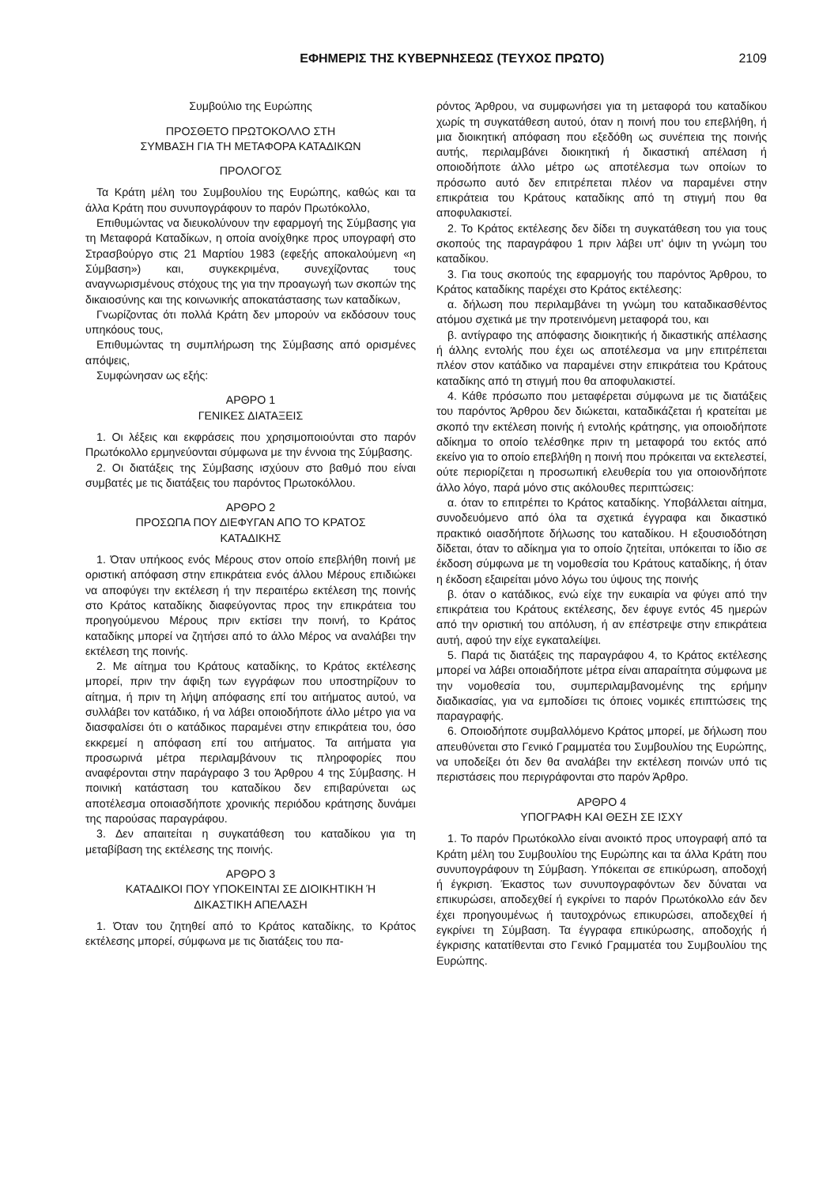ΕΦΗΜΕΡΙΣ ΤΗΣ ΚΥΒΕΡΝΗΣΕΩΣ (ΤΕΥΧΟΣ ΠΡΩΤΟ) 2109
Συμβούλιο της Ευρώπης
ΠΡΟΣΘΕΤΟ ΠΡΩΤΟΚΟΛΛΟ ΣΤΗ
ΣΥΜΒΑΣΗ ΓΙΑ ΤΗ ΜΕΤΑΦΟΡΑ ΚΑΤΑΔΙΚΩΝ
ΠΡΟΛΟΓΟΣ
Τα Κράτη μέλη του Συμβουλίου της Ευρώπης, καθώς και τα άλλα Κράτη που συνυπογράφουν το παρόν Πρωτόκολλο,
Επιθυμώντας να διευκολύνουν την εφαρμογή της Σύμβασης για τη Μεταφορά Καταδίκων, η οποία ανοίχθηκε προς υπογραφή στο Στρασβούργο στις 21 Μαρτίου 1983 (εφεξής αποκαλούμενη «η Σύμβαση») και, συγκεκριμένα, συνεχίζοντας τους αναγνωρισμένους στόχους της για την προαγωγή των σκοπών της δικαιοσύνης και της κοινωνικής αποκατάστασης των καταδίκων,
Γνωρίζοντας ότι πολλά Κράτη δεν μπορούν να εκδόσουν τους υπηκόους τους,
Επιθυμώντας τη συμπλήρωση της Σύμβασης από ορισμένες απόψεις,
Συμφώνησαν ως εξής:
ΑΡΘΡΟ 1
ΓΕΝΙΚΕΣ ΔΙΑΤΑΞΕΙΣ
1. Οι λέξεις και εκφράσεις που χρησιμοποιούνται στο παρόν Πρωτόκολλο ερμηνεύονται σύμφωνα με την έννοια της Σύμβασης.
2. Οι διατάξεις της Σύμβασης ισχύουν στο βαθμό που είναι συμβατές με τις διατάξεις του παρόντος Πρωτοκόλλου.
ΑΡΘΡΟ 2
ΠΡΟΣΩΠΑ ΠΟΥ ΔΙΕΦΥΓΑΝ ΑΠΟ ΤΟ ΚΡΑΤΟΣ
ΚΑΤΑΔΙΚΗΣ
1. Όταν υπήκοος ενός Μέρους στον οποίο επεβλήθη ποινή με οριστική απόφαση στην επικράτεια ενός άλλου Μέρους επιδιώκει να αποφύγει την εκτέλεση ή την περαιτέρω εκτέλεση της ποινής στο Κράτος καταδίκης διαφεύγοντας προς την επικράτεια του προηγούμενου Μέρους πριν εκτίσει την ποινή, το Κράτος καταδίκης μπορεί να ζητήσει από το άλλο Μέρος να αναλάβει την εκτέλεση της ποινής.
2. Με αίτημα του Κράτους καταδίκης, το Κράτος εκτέλεσης μπορεί, πριν την άφιξη των εγγράφων που υποστηρίζουν το αίτημα, ή πριν τη λήψη απόφασης επί του αιτήματος αυτού, να συλλάβει τον κατάδικο, ή να λάβει οποιοδήποτε άλλο μέτρο για να διασφαλίσει ότι ο κατάδικος παραμένει στην επικράτεια του, όσο εκκρεμεί η απόφαση επί του αιτήματος. Τα αιτήματα για προσωρινά μέτρα περιλαμβάνουν τις πληροφορίες που αναφέρονται στην παράγραφο 3 του Άρθρου 4 της Σύμβασης. Η ποινική κατάσταση του καταδίκου δεν επιβαρύνεται ως αποτέλεσμα οποιασδήποτε χρονικής περιόδου κράτησης δυνάμει της παρούσας παραγράφου.
3. Δεν απαιτείται η συγκατάθεση του καταδίκου για τη μεταβίβαση της εκτέλεσης της ποινής.
ΑΡΘΡΟ 3
ΚΑΤΑΔΙΚΟΙ ΠΟΥ ΥΠΟΚΕΙΝΤΑΙ ΣΕ ΔΙΟΙΚΗΤΙΚΗ Ή
ΔΙΚΑΣΤΙΚΗ ΑΠΕΛΑΣΗ
1. Όταν του ζητηθεί από το Κράτος καταδίκης, το Κράτος εκτέλεσης μπορεί, σύμφωνα με τις διατάξεις του πα-
ρόντος Άρθρου, να συμφωνήσει για τη μεταφορά του καταδίκου χωρίς τη συγκατάθεση αυτού, όταν η ποινή που του επεβλήθη, ή μια διοικητική απόφαση που εξεδόθη ως συνέπεια της ποινής αυτής, περιλαμβάνει διοικητική ή δικαστική απέλαση ή οποιοδήποτε άλλο μέτρο ως αποτέλεσμα των οποίων το πρόσωπο αυτό δεν επιτρέπεται πλέον να παραμένει στην επικράτεια του Κράτους καταδίκης από τη στιγμή που θα αποφυλακιστεί.
2. Το Κράτος εκτέλεσης δεν δίδει τη συγκατάθεση του για τους σκοπούς της παραγράφου 1 πριν λάβει υπ' όψιν τη γνώμη του καταδίκου.
3. Για τους σκοπούς της εφαρμογής του παρόντος Άρθρου, το Κράτος καταδίκης παρέχει στο Κράτος εκτέλεσης:
α. δήλωση που περιλαμβάνει τη γνώμη του καταδικασθέντος ατόμου σχετικά με την προτεινόμενη μεταφορά του, και
β. αντίγραφο της απόφασης διοικητικής ή δικαστικής απέλασης ή άλλης εντολής που έχει ως αποτέλεσμα να μην επιτρέπεται πλέον στον κατάδικο να παραμένει στην επικράτεια του Κράτους καταδίκης από τη στιγμή που θα αποφυλακιστεί.
4. Κάθε πρόσωπο που μεταφέρεται σύμφωνα με τις διατάξεις του παρόντος Άρθρου δεν διώκεται, καταδικάζεται ή κρατείται με σκοπό την εκτέλεση ποινής ή εντολής κράτησης, για οποιοδήποτε αδίκημα το οποίο τελέσθηκε πριν τη μεταφορά του εκτός από εκείνο για το οποίο επεβλήθη η ποινή που πρόκειται να εκτελεστεί, ούτε περιορίζεται η προσωπική ελευθερία του για οποιονδήποτε άλλο λόγο, παρά μόνο στις ακόλουθες περιπτώσεις:
α. όταν το επιτρέπει το Κράτος καταδίκης. Υποβάλλεται αίτημα, συνοδευόμενο από όλα τα σχετικά έγγραφα και δικαστικό πρακτικό οιασδήποτε δήλωσης του καταδίκου. Η εξουσιοδότηση δίδεται, όταν το αδίκημα για το οποίο ζητείται, υπόκειται το ίδιο σε έκδοση σύμφωνα με τη νομοθεσία του Κράτους καταδίκης, ή όταν η έκδοση εξαιρείται μόνο λόγω του ύψους της ποινής
β. όταν ο κατάδικος, ενώ είχε την ευκαιρία να φύγει από την επικράτεια του Κράτους εκτέλεσης, δεν έφυγε εντός 45 ημερών από την οριστική του απόλυση, ή αν επέστρεψε στην επικράτεια αυτή, αφού την είχε εγκαταλείψει.
5. Παρά τις διατάξεις της παραγράφου 4, το Κράτος εκτέλεσης μπορεί να λάβει οποιαδήποτε μέτρα είναι απαραίτητα σύμφωνα με την νομοθεσία του, συμπεριλαμβανομένης της ερήμην διαδικασίας, για να εμποδίσει τις όποιες νομικές επιπτώσεις της παραγραφής.
6. Οποιοδήποτε συμβαλλόμενο Κράτος μπορεί, με δήλωση που απευθύνεται στο Γενικό Γραμματέα του Συμβουλίου της Ευρώπης, να υποδείξει ότι δεν θα αναλάβει την εκτέλεση ποινών υπό τις περιστάσεις που περιγράφονται στο παρόν Άρθρο.
ΑΡΘΡΟ 4
ΥΠΟΓΡΑΦΗ ΚΑΙ ΘΕΣΗ ΣΕ ΙΣΧΥ
1. Το παρόν Πρωτόκολλο είναι ανοικτό προς υπογραφή από τα Κράτη μέλη του Συμβουλίου της Ευρώπης και τα άλλα Κράτη που συνυπογράφουν τη Σύμβαση. Υπόκειται σε επικύρωση, αποδοχή ή έγκριση. Έκαστος των συνυπογραφόντων δεν δύναται να επικυρώσει, αποδεχθεί ή εγκρίνει το παρόν Πρωτόκολλο εάν δεν έχει προηγουμένως ή ταυτοχρόνως επικυρώσει, αποδεχθεί ή εγκρίνει τη Σύμβαση. Τα έγγραφα επικύρωσης, αποδοχής ή έγκρισης κατατίθενται στο Γενικό Γραμματέα του Συμβουλίου της Ευρώπης.